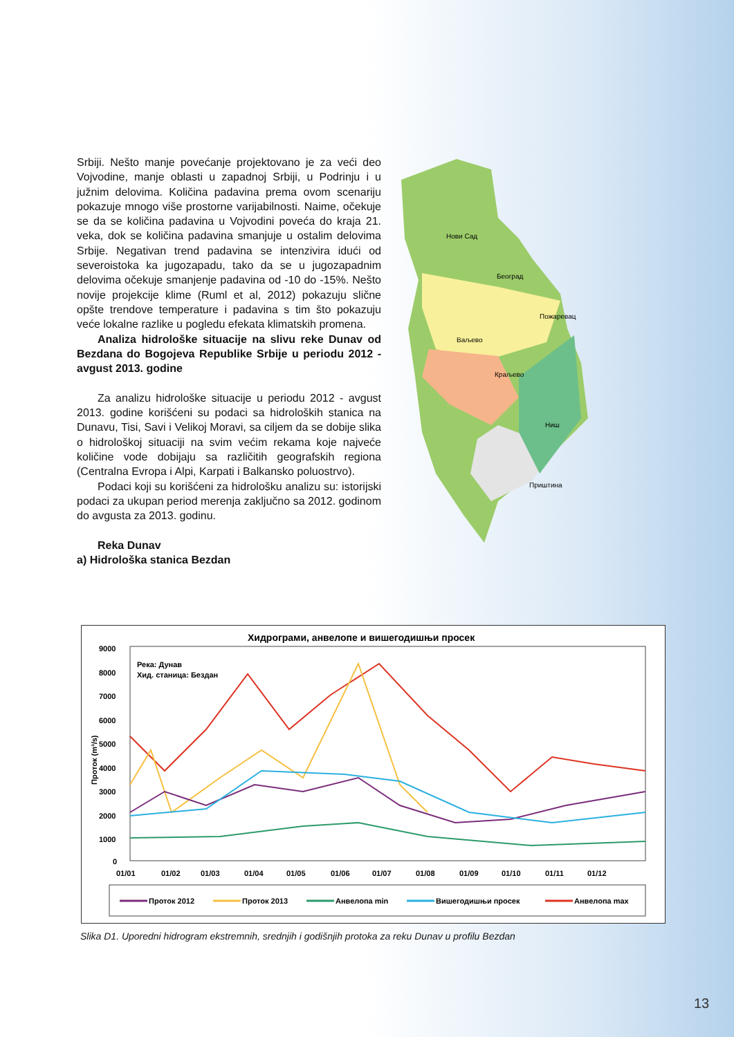Srbiji. Nešto manje povećanje projektovano je za veći deo Vojvodine, manje oblasti u zapadnoj Srbiji, u Podrinju i u južnim delovima. Količina padavina prema ovom scenariju pokazuje mnogo više prostorne varijabilnosti. Naime, očekuje se da se količina padavina u Vojvodini poveća do kraja 21. veka, dok se količina padavina smanjuje u ostalim delovima Srbije. Negativan trend padavina se intenzivira idući od severoistoka ka jugozapadu, tako da se u jugozapadnim delovima očekuje smanjenje padavina od -10 do -15%. Nešto novije projekcije klime (Ruml et al, 2012) pokazuju slične opšte trendove temperature i padavina s tim što pokazuju veće lokalne razlike u pogledu efekata klimatskih promena.
Analiza hidrološke situacije na slivu reke Dunav od Bezdana do Bogojeva Republike Srbije u periodu 2012 - avgust 2013. godine
Za analizu hidrološke situacije u periodu 2012 - avgust 2013. godine korišćeni su podaci sa hidroloških stanica na Dunavu, Tisi, Savi i Velikoj Moravi, sa ciljem da se dobije slika o hidrološkoj situaciji na svim većim rekama koje najveće količine vode dobijaju sa različitih geografskih regiona (Centralna Evropa i Alpi, Karpati i Balkansko poluostrvo).
Podaci koji su korišćeni za hidrološku analizu su: istorijski podaci za ukupan period merenja zaključno sa 2012. godinom do avgusta za 2013. godinu.
Reka Dunav
a) Hidrološka stanica Bezdan
Нови Сад
Београд
Пожаревац
Ваљево
Краљево
Ниш
Приштина
Хидрограми, анвелопе и вишегодишњи просек
9000
8000
7000
6000
5000
4000
3000
2000
1000
0
Река: Дунав
Хид. станица: Бездан
Проток (m³/s)
01/01
01/02
01/03
01/04
01/05
01/06
01/07
01/08
01/09
01/10
01/11
01/12
Проток 2012
Проток 2013
Анвелопа min
Вишегодишњи просек
Анвелопа max
Slika D1. Uporedni hidrogram ekstremnih, srednjih i godišnjih protoka za reku Dunav u profilu Bezdan
13